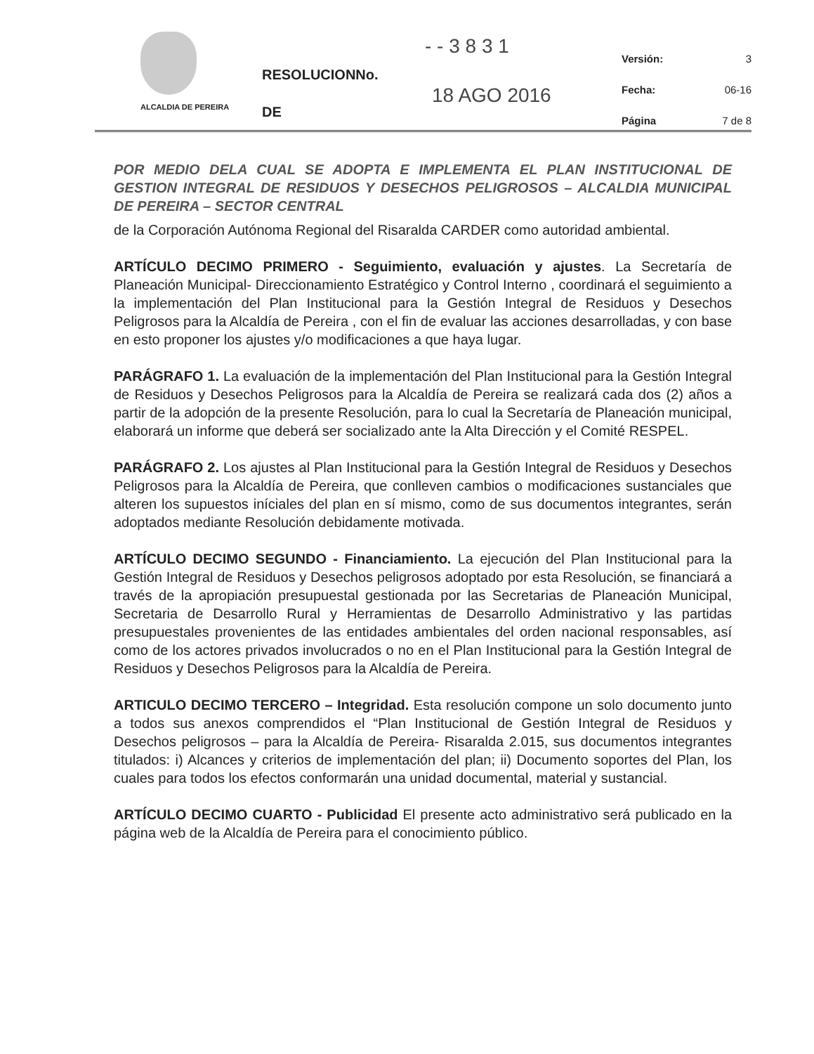ALCALDIA DE PEREIRA
- - 3 8 3 1
RESOLUCIONNo.
18 AGO 2016
DE
Versión: 3
Fecha: 06-16
Página 7 de 8
POR MEDIO DELA CUAL SE ADOPTA E IMPLEMENTA EL PLAN INSTITUCIONAL DE GESTION INTEGRAL DE RESIDUOS Y DESECHOS PELIGROSOS – ALCALDIA MUNICIPAL DE PEREIRA – SECTOR CENTRAL
de la Corporación Autónoma Regional del Risaralda CARDER como autoridad ambiental.
ARTÍCULO DECIMO PRIMERO - Seguimiento, evaluación y ajustes. La Secretaría de Planeación Municipal- Direccionamiento Estratégico y Control Interno , coordinará el seguimiento a la implementación del Plan Institucional para la Gestión Integral de Residuos y Desechos Peligrosos para la Alcaldía de Pereira , con el fin de evaluar las acciones desarrolladas, y con base en esto proponer los ajustes y/o modificaciones a que haya lugar.
PARÁGRAFO 1. La evaluación de la implementación del Plan Institucional para la Gestión Integral de Residuos y Desechos Peligrosos para la Alcaldía de Pereira se realizará cada dos (2) años a partir de la adopción de la presente Resolución, para lo cual la Secretaría de Planeación municipal, elaborará un informe que deberá ser socializado ante la Alta Dirección y el Comité RESPEL.
PARÁGRAFO 2. Los ajustes al Plan Institucional para la Gestión Integral de Residuos y Desechos Peligrosos para la Alcaldía de Pereira, que conlleven cambios o modificaciones sustanciales que alteren los supuestos iníciales del plan en sí mismo, como de sus documentos integrantes, serán adoptados mediante Resolución debidamente motivada.
ARTÍCULO DECIMO SEGUNDO - Financiamiento. La ejecución del Plan Institucional para la Gestión Integral de Residuos y Desechos peligrosos adoptado por esta Resolución, se financiará a través de la apropiación presupuestal gestionada por las Secretarias de Planeación Municipal, Secretaria de Desarrollo Rural y Herramientas de Desarrollo Administrativo y las partidas presupuestales provenientes de las entidades ambientales del orden nacional responsables, así como de los actores privados involucrados o no en el Plan Institucional para la Gestión Integral de Residuos y Desechos Peligrosos para la Alcaldía de Pereira.
ARTICULO DECIMO TERCERO – Integridad. Esta resolución compone un solo documento junto a todos sus anexos comprendidos el “Plan Institucional de Gestión Integral de Residuos y Desechos peligrosos – para la Alcaldía de Pereira- Risaralda 2.015, sus documentos integrantes titulados: i) Alcances y criterios de implementación del plan; ii) Documento soportes del Plan, los cuales para todos los efectos conformarán una unidad documental, material y sustancial.
ARTÍCULO DECIMO CUARTO - Publicidad El presente acto administrativo será publicado en la página web de la Alcaldía de Pereira para el conocimiento público.